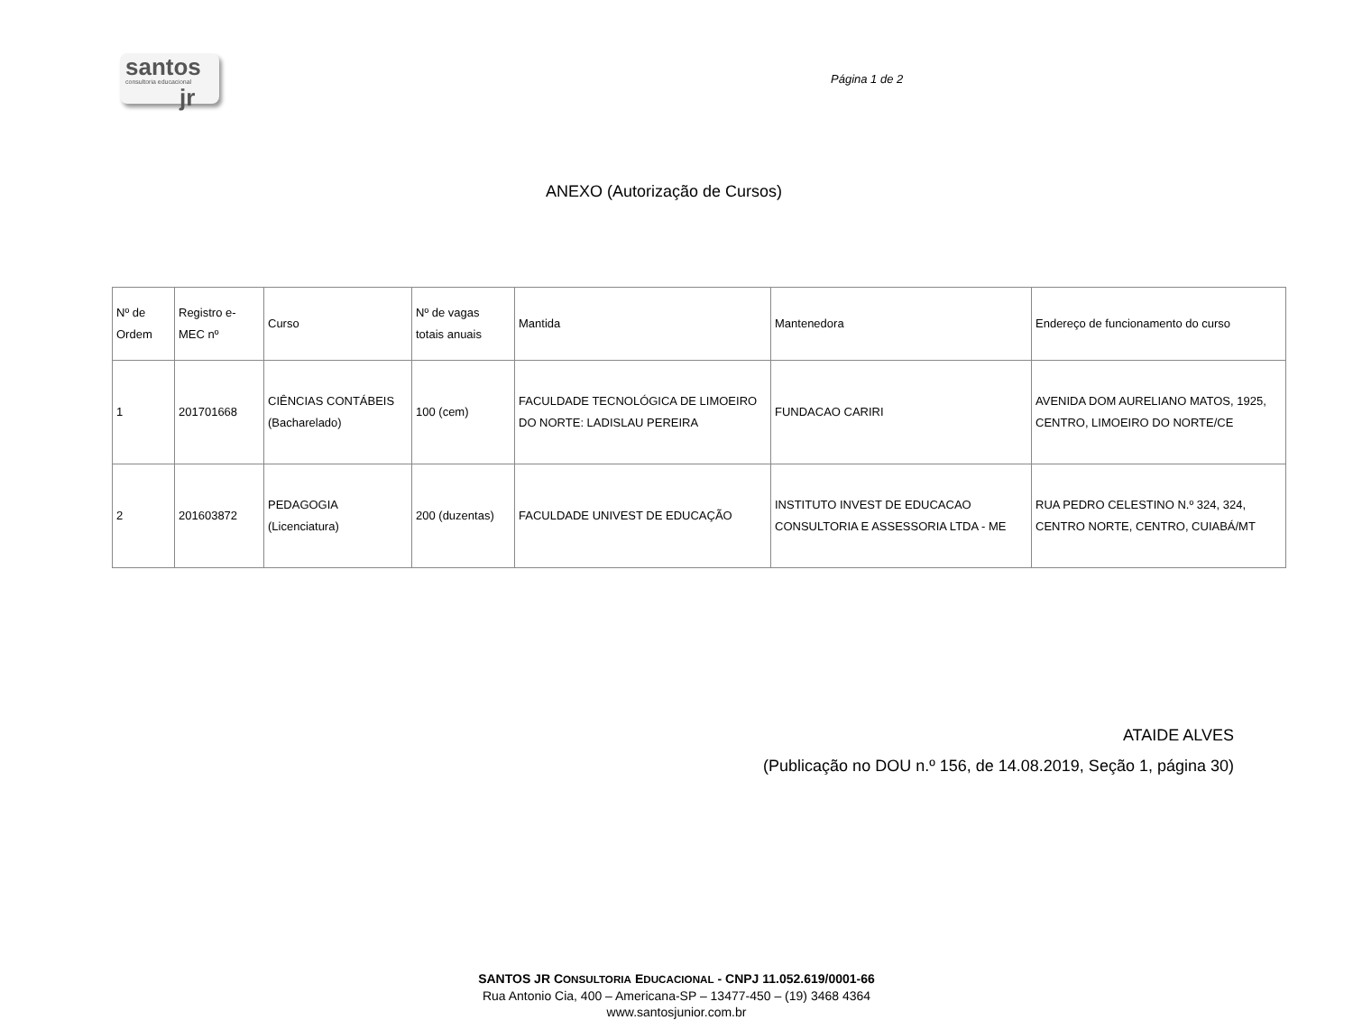santos
consultoria educacional
jr
Página 1 de 2
ANEXO (Autorização de Cursos)
| Nº de Ordem | Registro e- MEC nº | Curso | Nº de vagas totais anuais | Mantida | Mantenedora | Endereço de funcionamento do curso |
| --- | --- | --- | --- | --- | --- | --- |
| 1 | 201701668 | CIÊNCIAS CONTÁBEIS (Bacharelado) | 100 (cem) | FACULDADE TECNOLÓGICA DE LIMOEIRO DO NORTE: LADISLAU PEREIRA | FUNDACAO CARIRI | AVENIDA DOM AURELIANO MATOS, 1925, CENTRO, LIMOEIRO DO NORTE/CE |
| 2 | 201603872 | PEDAGOGIA (Licenciatura) | 200 (duzentas) | FACULDADE UNIVEST DE EDUCAÇÃO | INSTITUTO INVEST DE EDUCACAO CONSULTORIA E ASSESSORIA LTDA - ME | RUA PEDRO CELESTINO N.º 324, 324, CENTRO NORTE, CENTRO, CUIABÁ/MT |
ATAIDE ALVES
(Publicação no DOU n.º 156, de 14.08.2019, Seção 1, página 30)
SANTOS JR CONSULTORIA EDUCACIONAL - CNPJ 11.052.619/0001-66
Rua Antonio Cia, 400 – Americana-SP – 13477-450 – (19) 3468 4364
www.santosjunior.com.br